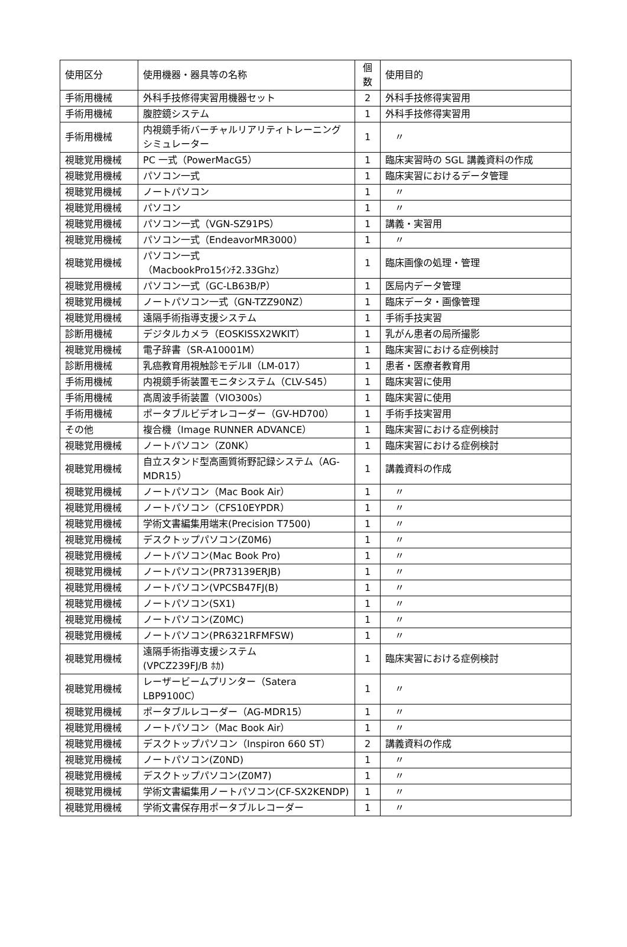| 使用区分 | 使用機器・器具等の名称 | 個 数 | 使用目的 |
| --- | --- | --- | --- |
| 手術用機械 | 外科手技修得実習用機器セット | 2 | 外科手技修得実習用 |
| 手術用機械 | 腹腔鏡システム | 1 | 外科手技修得実習用 |
| 手術用機械 | 内視鏡手術バーチャルリアリティトレーニングシミュレーター | 1 | 〃 |
| 視聴覚用機械 | PC 一式（PowerMacG5） | 1 | 臨床実習時の SGL 講義資料の作成 |
| 視聴覚用機械 | パソコン一式 | 1 | 臨床実習におけるデータ管理 |
| 視聴覚用機械 | ノートパソコン | 1 | 〃 |
| 視聴覚用機械 | パソコン | 1 | 〃 |
| 視聴覚用機械 | パソコン一式（VGN-SZ91PS） | 1 | 講義・実習用 |
| 視聴覚用機械 | パソコン一式（EndeavorMR3000） | 1 | 〃 |
| 視聴覚用機械 | パソコン一式 （MacbookPro15ｲﾝﾁ2.33Ghz） | 1 | 臨床画像の処理・管理 |
| 視聴覚用機械 | パソコン一式（GC-LB63B/P） | 1 | 医局内データ管理 |
| 視聴覚用機械 | ノートパソコン一式（GN-TZZ90NZ） | 1 | 臨床データ・画像管理 |
| 視聴覚用機械 | 遠隔手術指導支援システム | 1 | 手術手技実習 |
| 診断用機械 | デジタルカメラ（EOSKISSX2WKIT） | 1 | 乳がん患者の局所撮影 |
| 視聴覚用機械 | 電子辞書（SR-A10001M） | 1 | 臨床実習における症例検討 |
| 診断用機械 | 乳癌教育用視触診モデルⅡ（LM-017） | 1 | 患者・医療者教育用 |
| 手術用機械 | 内視鏡手術装置モニタシステム（CLV-S45） | 1 | 臨床実習に使用 |
| 手術用機械 | 高周波手術装置（VIO300s） | 1 | 臨床実習に使用 |
| 手術用機械 | ポータブルビデオレコーダー（GV-HD700） | 1 | 手術手技実習用 |
| その他 | 複合機（Image RUNNER ADVANCE） | 1 | 臨床実習における症例検討 |
| 視聴覚用機械 | ノートパソコン（Z0NK） | 1 | 臨床実習における症例検討 |
| 視聴覚用機械 | 自立スタンド型高画質術野記録システム（AG-MDR15） | 1 | 講義資料の作成 |
| 視聴覚用機械 | ノートパソコン（Mac Book Air） | 1 | 〃 |
| 視聴覚用機械 | ノートパソコン（CFS10EYPDR） | 1 | 〃 |
| 視聴覚用機械 | 学術文書編集用端末(Precision T7500) | 1 | 〃 |
| 視聴覚用機械 | デスクトップパソコン(Z0M6) | 1 | 〃 |
| 視聴覚用機械 | ノートパソコン(Mac Book Pro) | 1 | 〃 |
| 視聴覚用機械 | ノートパソコン(PR73139ERJB) | 1 | 〃 |
| 視聴覚用機械 | ノートパソコン(VPCSB47FJ(B) | 1 | 〃 |
| 視聴覚用機械 | ノートパソコン(SX1) | 1 | 〃 |
| 視聴覚用機械 | ノートパソコン(Z0MC) | 1 | 〃 |
| 視聴覚用機械 | ノートパソコン(PR6321RFMFSW) | 1 | 〃 |
| 視聴覚用機械 | 遠隔手術指導支援システム (VPCZ239FJ/B ﾎｶ) | 1 | 臨床実習における症例検討 |
| 視聴覚用機械 | レーザービームプリンター（Satera LBP9100C） | 1 | 〃 |
| 視聴覚用機械 | ポータブルレコーダー（AG-MDR15） | 1 | 〃 |
| 視聴覚用機械 | ノートパソコン（Mac Book Air） | 1 | 〃 |
| 視聴覚用機械 | デスクトップパソコン（Inspiron 660 ST） | 2 | 講義資料の作成 |
| 視聴覚用機械 | ノートパソコン(Z0ND) | 1 | 〃 |
| 視聴覚用機械 | デスクトップパソコン(Z0M7) | 1 | 〃 |
| 視聴覚用機械 | 学術文書編集用ノートパソコン(CF-SX2KENDP) | 1 | 〃 |
| 視聴覚用機械 | 学術文書保存用ポータブルレコーダー | 1 | 〃 |